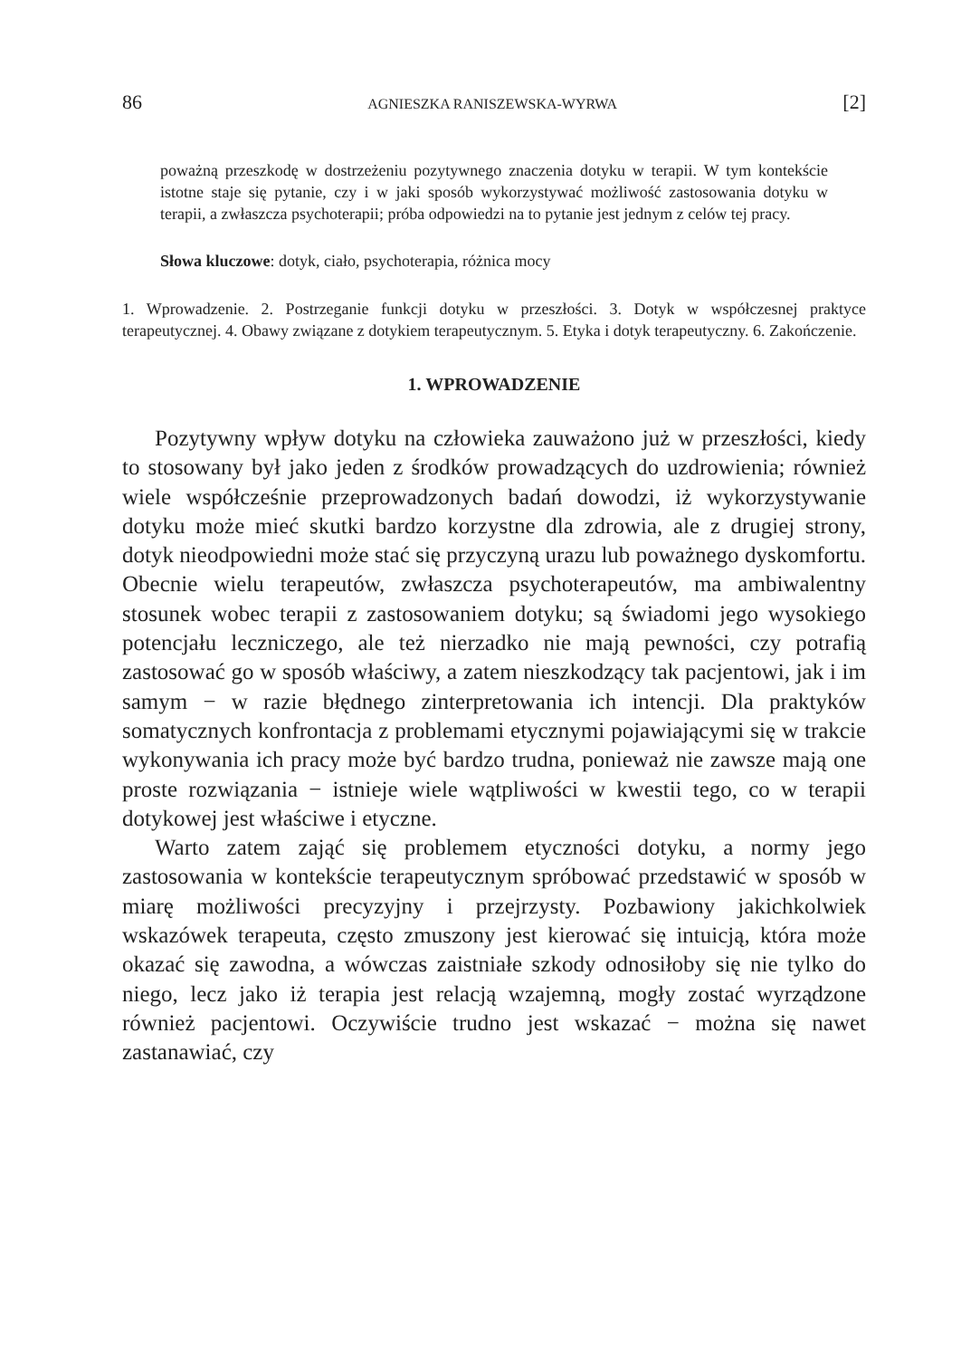86 AGNIESZKA RANISZEWSKA-WYRWA [2]
poważną przeszkodę w dostrzeżeniu pozytywnego znaczenia dotyku w terapii. W tym kontekście istotne staje się pytanie, czy i w jaki sposób wykorzystywać możliwość zastosowania dotyku w terapii, a zwłaszcza psychoterapii; próba odpowiedzi na to pytanie jest jednym z celów tej pracy.
Słowa kluczowe: dotyk, ciało, psychoterapia, różnica mocy
1. Wprowadzenie. 2. Postrzeganie funkcji dotyku w przeszłości. 3. Dotyk w współczesnej praktyce terapeutycznej. 4. Obawy związane z dotykiem terapeutycznym. 5. Etyka i dotyk terapeutyczny. 6. Zakończenie.
1. WPROWADZENIE
Pozytywny wpływ dotyku na człowieka zauważono już w przeszłości, kiedy to stosowany był jako jeden z środków prowadzących do uzdrowienia; również wiele współcześnie przeprowadzonych badań dowodzi, iż wykorzystywanie dotyku może mieć skutki bardzo korzystne dla zdrowia, ale z drugiej strony, dotyk nieodpowiedni może stać się przyczyną urazu lub poważnego dyskomfortu. Obecnie wielu terapeutów, zwłaszcza psychoterapeutów, ma ambiwalentny stosunek wobec terapii z zastosowaniem dotyku; są świadomi jego wysokiego potencjału leczniczego, ale też nierzadko nie mają pewności, czy potrafią zastosować go w sposób właściwy, a zatem nieszkodzący tak pacjentowi, jak i im samym − w razie błędnego zinterpretowania ich intencji. Dla praktyków somatycznych konfrontacja z problemami etycznymi pojawiającymi się w trakcie wykonywania ich pracy może być bardzo trudna, ponieważ nie zawsze mają one proste rozwiązania − istnieje wiele wątpliwości w kwestii tego, co w terapii dotykowej jest właściwe i etyczne.
Warto zatem zająć się problemem etyczności dotyku, a normy jego zastosowania w kontekście terapeutycznym spróbować przedstawić w sposób w miarę możliwości precyzyjny i przejrzysty. Pozbawiony jakichkolwiek wskazówek terapeuta, często zmuszony jest kierować się intuicją, która może okazać się zawodna, a wówczas zaistniałe szkody odnosiłoby się nie tylko do niego, lecz jako iż terapia jest relacją wzajemną, mogły zostać wyrządzone również pacjentowi. Oczywiście trudno jest wskazać − można się nawet zastanawiać, czy